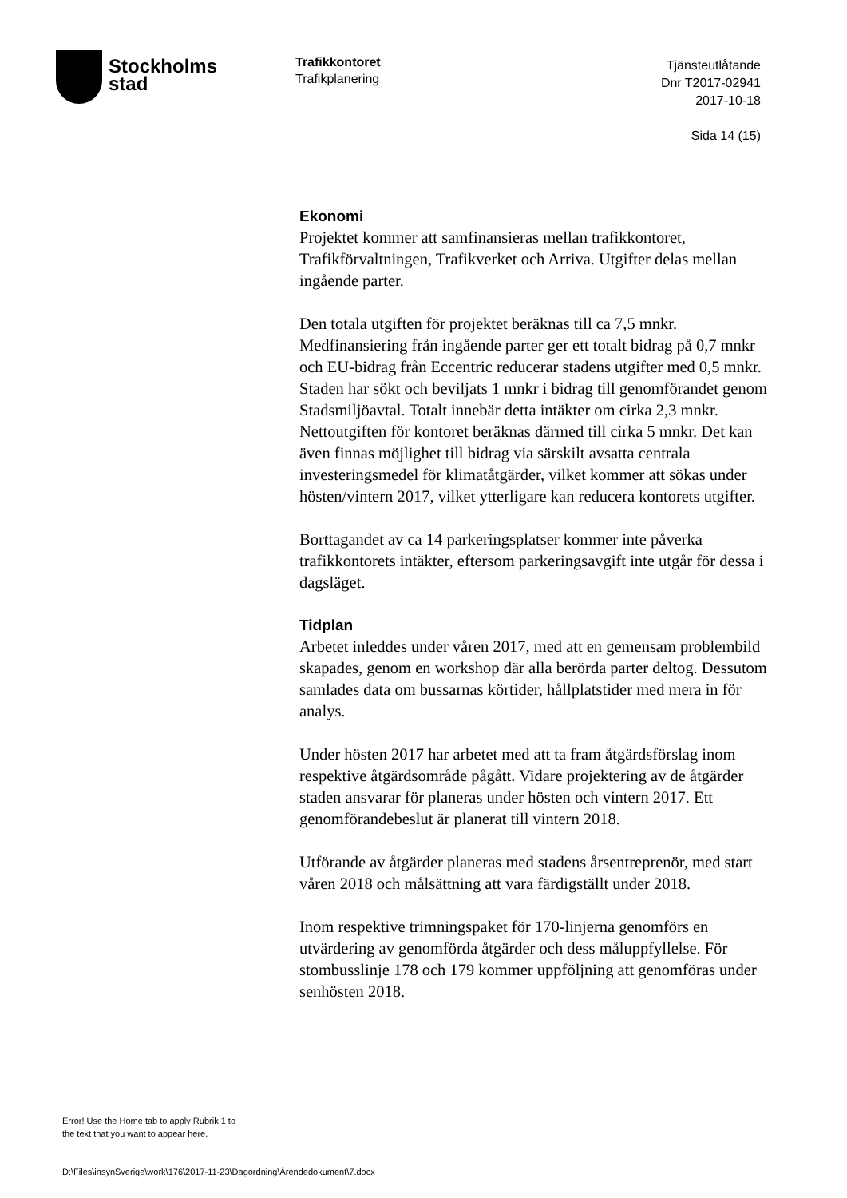Stockholms
stad
Trafikkontoret
Trafikplanering
Tjänsteutlåtande
Dnr T2017-02941
2017-10-18
Sida 14 (15)
Ekonomi
Projektet kommer att samfinansieras mellan trafikkontoret, Trafikförvaltningen, Trafikverket och Arriva. Utgifter delas mellan ingående parter.
Den totala utgiften för projektet beräknas till ca 7,5 mnkr. Medfinansiering från ingående parter ger ett totalt bidrag på 0,7 mnkr och EU-bidrag från Eccentric reducerar stadens utgifter med 0,5 mnkr. Staden har sökt och beviljats 1 mnkr i bidrag till genomförandet genom Stadsmiljöavtal. Totalt innebär detta intäkter om cirka 2,3 mnkr. Nettoutgiften för kontoret beräknas därmed till cirka 5 mnkr. Det kan även finnas möjlighet till bidrag via särskilt avsatta centrala investeringsmedel för klimatåtgärder, vilket kommer att sökas under hösten/vintern 2017, vilket ytterligare kan reducera kontorets utgifter.
Borttagandet av ca 14 parkeringsplatser kommer inte påverka trafikkontorets intäkter, eftersom parkeringsavgift inte utgår för dessa i dagsläget.
Tidplan
Arbetet inleddes under våren 2017, med att en gemensam problembild skapades, genom en workshop där alla berörda parter deltog. Dessutom samlades data om bussarnas körtider, hållplatstider med mera in för analys.
Under hösten 2017 har arbetet med att ta fram åtgärdsförslag inom respektive åtgärdsområde pågått. Vidare projektering av de åtgärder staden ansvarar för planeras under hösten och vintern 2017. Ett genomförandebeslut är planerat till vintern 2018.
Utförande av åtgärder planeras med stadens årsentreprenör, med start våren 2018 och målsättning att vara färdigställt under 2018.
Inom respektive trimningspaket för 170-linjerna genomförs en utvärdering av genomförda åtgärder och dess måluppfyllelse. För stombusslinje 178 och 179 kommer uppföljning att genomföras under senhösten 2018.
Error! Use the Home tab to apply Rubrik 1 to
the text that you want to appear here.
D:\Files\insynSverige\work\176\2017-11-23\Dagordning\Ärendedokument\7.docx